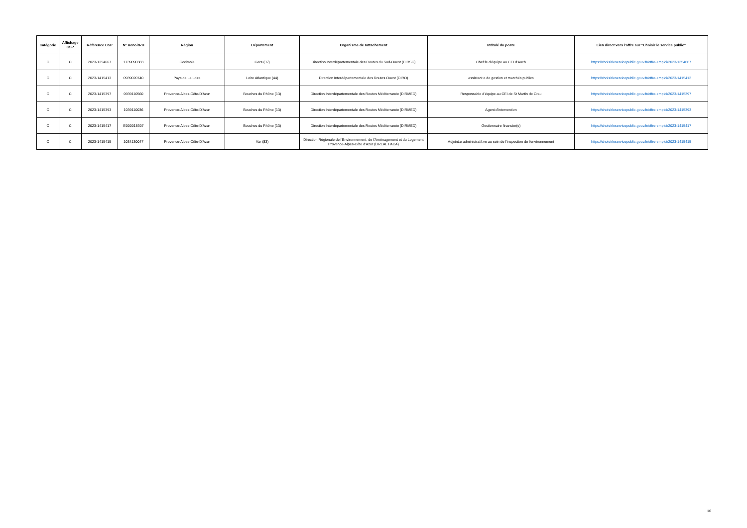| Catégorie | Affichage CSP | Référence CSP | N° RenoirRH | Région | Département | Organisme de rattachement | Intitulé du poste | Lien direct vers l'offre sur "Choisir le service public" |
| --- | --- | --- | --- | --- | --- | --- | --- | --- |
| C | C | 2023-1354667 | 1739090383 | Occitanie | Gers (32) | Direction Interdépartementale des Routes du Sud-Ouest (DIRSO) | Chef.fe d'équipe au CEI d'Auch | https://choisirleservicepublic.gouv.fr/offre-emploi/2023-1354667 |
| C | C | 2023-1415413 | 0939020740 | Pays de La Loire | Loire Atlantique (44) | Direction Interdépartementale des Routes Ouest (DIRO) | assistant.e de gestion et marchés publics | https://choisirleservicepublic.gouv.fr/offre-emploi/2023-1415413 |
| C | C | 2023-1415397 | 0939110560 | Provence-Alpes-Côte-D'Azur | Bouches du Rhône (13) | Direction Interdépartementale des Routes Méditerranée (DIRMED) | Responsable d'équipe au CEI de St Martin de Crau | https://choisirleservicepublic.gouv.fr/offre-emploi/2023-1415397 |
| C | C | 2023-1415393 | 1039110036 | Provence-Alpes-Côte-D'Azur | Bouches du Rhône (13) | Direction Interdépartementale des Routes Méditerranée (DIRMED) | Agent d'intervention | https://choisirleservicepublic.gouv.fr/offre-emploi/2023-1415393 |
| C | C | 2023-1415417 | E000018307 | Provence-Alpes-Côte-D'Azur | Bouches du Rhône (13) | Direction Interdépartementale des Routes Méditerranée (DIRMED) | Gestionnaire financier(e) | https://choisirleservicepublic.gouv.fr/offre-emploi/2023-1415417 |
| C | C | 2023-1415415 | 1034130047 | Provence-Alpes-Côte-D'Azur | Var (83) | Direction Régionale de l'Environnement, de l'Aménagement et du Logement Provence-Alpes-Côte d'Azur (DREAL PACA) | Adjoint.e administratif.ve au sein de l'inspection de l'environnement | https://choisirleservicepublic.gouv.fr/offre-emploi/2023-1415415 |
16